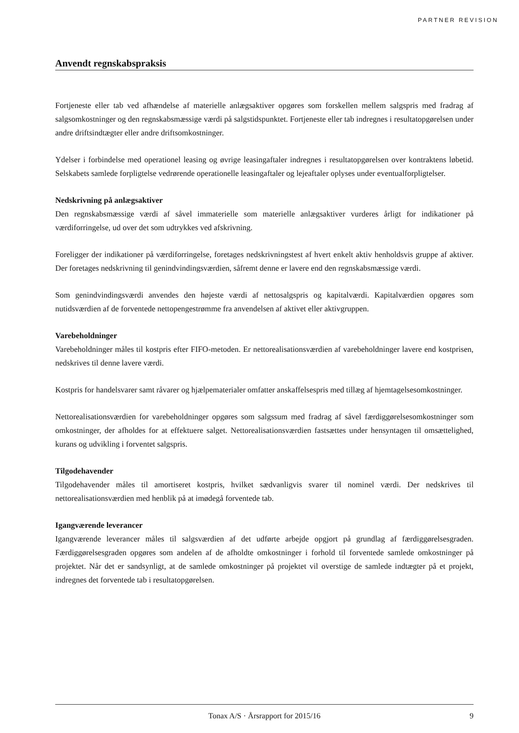PARTNER REVISION
Anvendt regnskabspraksis
Fortjeneste eller tab ved afhændelse af materielle anlægsaktiver opgøres som forskellen mellem salgspris med fradrag af salgsomkostninger og den regnskabsmæssige værdi på salgstidspunktet. Fortjeneste eller tab indregnes i resultatopgørelsen under andre driftsindtægter eller andre driftsomkostninger.
Ydelser i forbindelse med operationel leasing og øvrige leasingaftaler indregnes i resultatopgørelsen over kontraktens løbetid. Selskabets samlede forpligtelse vedrørende operationelle leasingaftaler og lejeaftaler oplyses under eventualforpligtelser.
Nedskrivning på anlægsaktiver
Den regnskabsmæssige værdi af såvel immaterielle som materielle anlægsaktiver vurderes årligt for indikationer på værdiforringelse, ud over det som udtrykkes ved afskrivning.
Foreligger der indikationer på værdiforringelse, foretages nedskrivningstest af hvert enkelt aktiv henholdsvis gruppe af aktiver. Der foretages nedskrivning til genindvindingsværdien, såfremt denne er lavere end den regnskabsmæssige værdi.
Som genindvindingsværdi anvendes den højeste værdi af nettosalgspris og kapitalværdi. Kapitalværdien opgøres som nutidsværdien af de forventede nettopengestrømme fra anvendelsen af aktivet eller aktivgruppen.
Varebeholdninger
Varebeholdninger måles til kostpris efter FIFO-metoden. Er nettorealisationsværdien af varebeholdninger lavere end kostprisen, nedskrives til denne lavere værdi.
Kostpris for handelsvarer samt råvarer og hjælpematerialer omfatter anskaffelsespris med tillæg af hjemtagelsesomkostninger.
Nettorealisationsværdien for varebeholdninger opgøres som salgssum med fradrag af såvel færdiggørelsesomkostninger som omkostninger, der afholdes for at effektuere salget. Nettorealisationsværdien fastsættes under hensyntagen til omsættelighed, kurans og udvikling i forventet salgspris.
Tilgodehavender
Tilgodehavender måles til amortiseret kostpris, hvilket sædvanligvis svarer til nominel værdi. Der nedskrives til nettorealisationsværdien med henblik på at imødegå forventede tab.
Igangværende leverancer
Igangværende leverancer måles til salgsværdien af det udførte arbejde opgjort på grundlag af færdiggørelsesgraden. Færdiggørelsesgraden opgøres som andelen af de afholdte omkostninger i forhold til forventede samlede omkostninger på projektet. Når det er sandsynligt, at de samlede omkostninger på projektet vil overstige de samlede indtægter på et projekt, indregnes det forventede tab i resultatopgørelsen.
Tonax A/S · Årsrapport for 2015/16 9